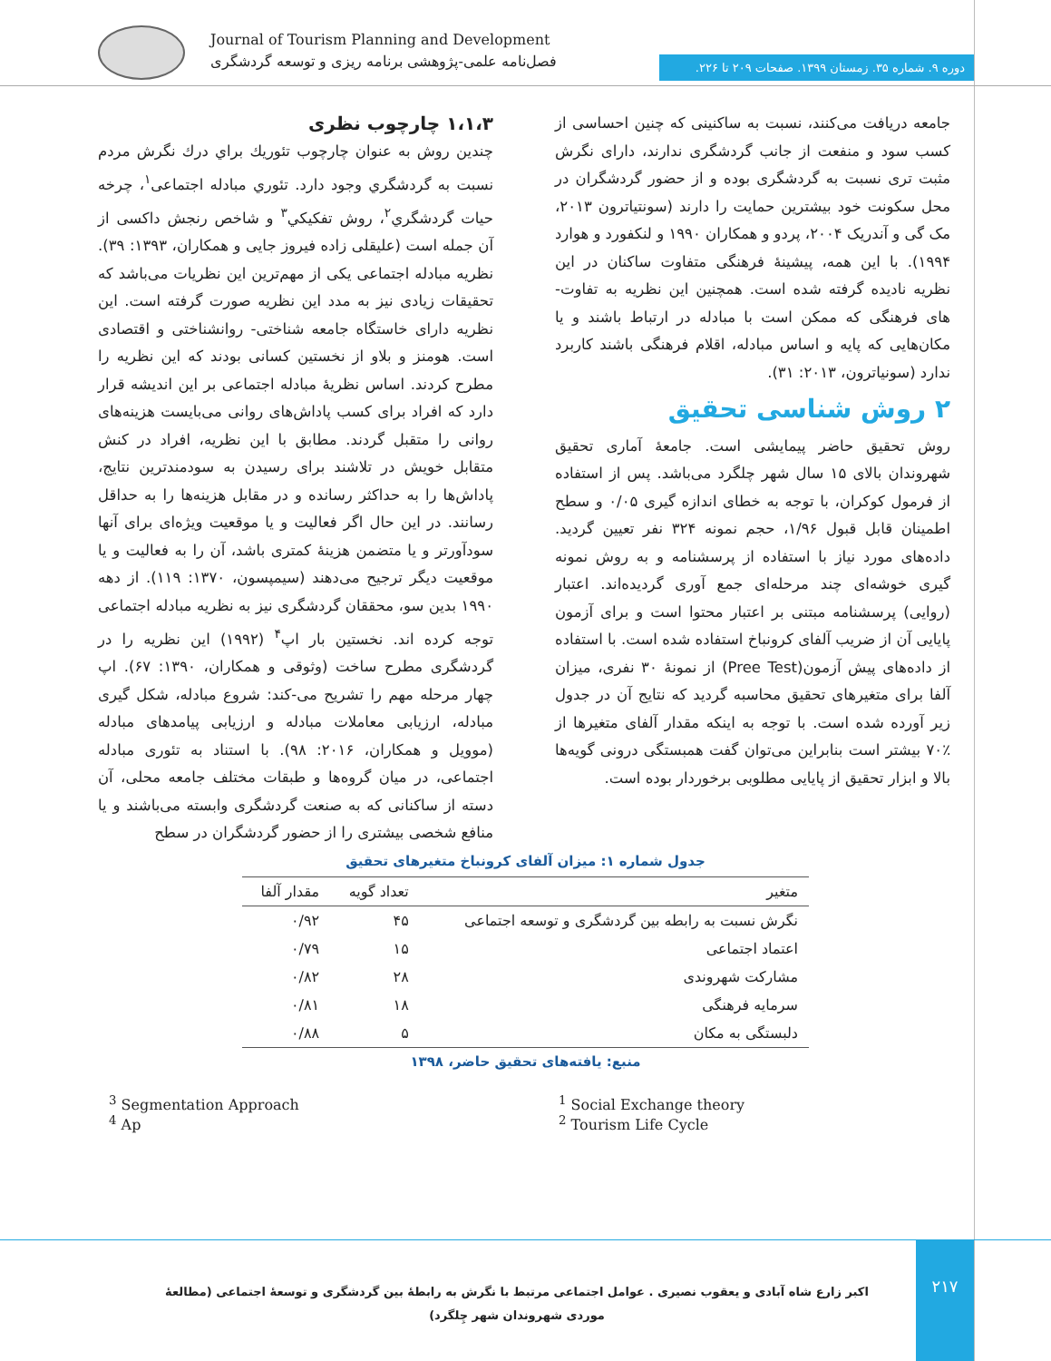Journal of Tourism Planning and Development
فصل‌نامه علمی-پژوهشی برنامه ریزی و توسعه گردشگری
دوره ۹. شماره ۳۵. زمستان ۱۳۹۹. صفحات ۲۰۹ تا ۲۲۶.
۱،۱،۳ چارچوب نظری
چندین روش به عنوان چارچوب تئوریك براي درك نگرش مردم نسبت به گردشگري وجود دارد. تئوري مبادله اجتماعی<sup>۱</sup>، چرخه حیات گردشگري<sup>۲</sup>، روش تفکیکي<sup>۳</sup> و شاخص رنجش داکسی از آن جمله است (علیقلی زاده فیروز جایی و همکاران، ۱۳۹۳: ۳۹). نظریه مبادله اجتماعی یکی از مهم‌ترین این نظریات می‌باشد که تحقیقات زیادی نیز به مدد این نظریه صورت گرفته است. این نظریه دارای خاستگاه جامعه شناختی- روانشناختی و اقتصادی است. هومنز و بلاو از نخستین کسانی بودند که این نظریه را مطرح کردند. اساس نظریۀ مبادله اجتماعی بر این اندیشه قرار دارد که افراد برای کسب پاداش‌های روانی می‌بایست هزینه‌های روانی را متقبل گردند. مطابق با این نظریه، افراد در کنش متقابل خویش در تلاشند برای رسیدن به سودمندترین نتایج، پاداش‌ها را به حداکثر رسانده و در مقابل هزینه‌ها را به حداقل رسانند. در این حال اگر فعالیت و یا موقعیت ویژه‌ای برای آنها سودآورتر و یا متضمن هزینۀ کمتری باشد، آن را به فعالیت و یا موقعیت دیگر ترجیح می‌دهند (سیمپسون، ۱۳۷۰: ۱۱۹). از دهه ۱۹۹۰ بدین سو، محققان گردشگری نیز به نظریه مبادله اجتماعی توجه کرده اند. نخستین بار اپ<sup>۴</sup> (۱۹۹۲) این نظریه را در گردشگری مطرح ساخت (وثوقی و همکاران، ۱۳۹۰: ۶۷). اپ چهار مرحله مهم را تشریح می-کند: شروع مبادله، شکل گیری مبادله، ارزیابی معاملات مبادله و ارزیابی پیامدهای مبادله (موویل و همکاران، ۲۰۱۶: ۹۸). با استناد به تئوری مبادله اجتماعی، در میان گروه‌ها و طبقات مختلف جامعه محلی، آن دسته از ساکنانی که به صنعت گردشگری وابسته می‌باشند و یا منافع شخصی بیشتری را از حضور گردشگران در سطح
جامعه دریافت می‌کنند، نسبت به ساکنینی که چنین احساسی از کسب سود و منفعت از جانب گردشگری ندارند، دارای نگرش مثبت تری نسبت به گردشگری بوده و از حضور گردشگران در محل سکونت خود بیشترین حمایت را دارند (سونتیاترون ۲۰۱۳، مک گی و آندریک ۲۰۰۴، پردو و همکاران ۱۹۹۰ و لنکفورد و هوارد ۱۹۹۴). با این همه، پیشینۀ فرهنگی متفاوت ساکنان در این نظریه نادیده گرفته شده است. همچنین این نظریه به تفاوت-های فرهنگی که ممکن است با مبادله در ارتباط باشند و یا مکان‌هایی که پایه و اساس مبادله، اقلام فرهنگی باشند کاربرد ندارد (سونیاترون، ۲۰۱۳: ۳۱).
۲ روش شناسی تحقیق
روش تحقیق حاضر پیمایشی است. جامعۀ آماری تحقیق شهروندان بالای ۱۵ سال شهر چلگرد می‌باشد. پس از استفاده از فرمول کوکران، با توجه به خطای اندازه گیری ۰/۰۵ و سطح اطمینان قابل قبول ۱/۹۶، حجم نمونه ۳۲۴ نفر تعیین گردید. داده‌های مورد نیاز با استفاده از پرسشنامه و به روش نمونه گیری خوشه‌ای چند مرحله‌ای جمع آوری گردیده‌اند. اعتبار (روایی) پرسشنامه مبتنی بر اعتبار محتوا است و برای آزمون پایایی آن از ضریب آلفای کرونباخ استفاده شده است. با استفاده از داده‌های پیش آزمون(Pree Test) از نمونۀ ۳۰ نفری، میزان آلفا برای متغیرهای تحقیق محاسبه گردید که نتایج آن در جدول زیر آورده شده است. با توجه به اینکه مقدار آلفای متغیرها از ٪۷۰ بیشتر است بنابراین می‌توان گفت همبستگی درونی گویه‌ها بالا و ابزار تحقیق از پایایی مطلوبی برخوردار بوده است.
جدول شماره ۱: میزان آلفای کرونباخ متغیرهای تحقیق
| متغیر | تعداد گویه | مقدار آلفا |
| --- | --- | --- |
| نگرش نسبت به رابطه بین گردشگری و توسعه اجتماعی | ۴۵ | ۰/۹۲ |
| اعتماد اجتماعی | ۱۵ | ۰/۷۹ |
| مشارکت شهروندی | ۲۸ | ۰/۸۲ |
| سرمایه فرهنگی | ۱۸ | ۰/۸۱ |
| دلبستگی به مکان | ۵ | ۰/۸۸ |
منبع: یافته‌های تحقیق حاضر، ۱۳۹۸
<sup>1</sup> Social Exchange theory
<sup>2</sup> Tourism Life Cycle
<sup>3</sup> Segmentation Approach
<sup>4</sup> Ap
۲۱۷
اکبر زارع شاه آبادی و یعقوب نصیری . عوامل اجتماعی مرتبط با نگرش به رابطۀ بین گردشگری و توسعۀ اجتماعی (مطالعۀ موردی شهروندان شهر چِلگرد)